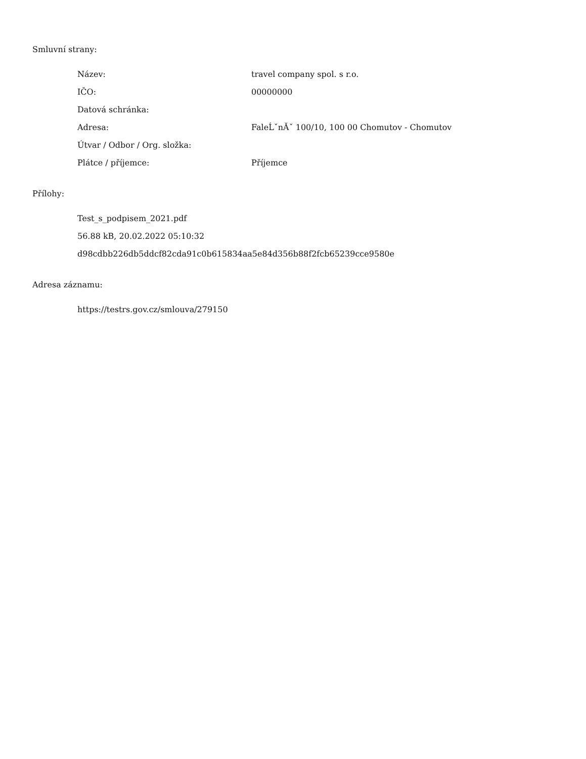Smluvní strany:
| Název: | travel company spol. s r.o. |
| IČO: | 00000000 |
| Datová schránka: | |
| Adresa: | FaleĹˇnĂˇ 100/10, 100 00 Chomutov - Chomutov |
| Útvar / Odbor / Org. složka: | |
| Plátce / příjemce: | Příjemce |
Přílohy:
Test_s_podpisem_2021.pdf
56.88 kB, 20.02.2022 05:10:32
d98cdbb226db5ddcf82cda91c0b615834aa5e84d356b88f2fcb65239cce9580e
Adresa záznamu:
https://testrs.gov.cz/smlouva/279150